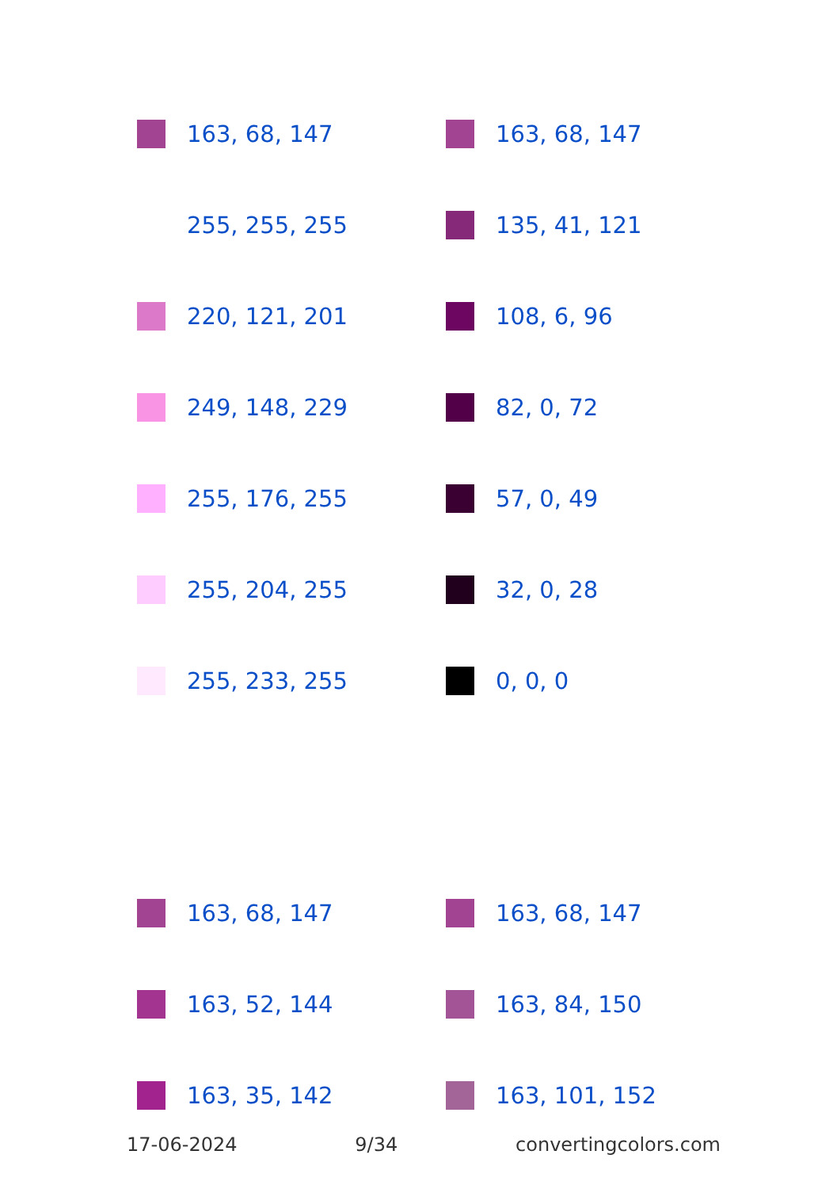163, 68, 147 163, 68, 147
255, 255, 255 135, 41, 121
220, 121, 201 108, 6, 96
249, 148, 229 82, 0, 72
255, 176, 255 57, 0, 49
255, 204, 255 32, 0, 28
255, 233, 255 0, 0, 0
163, 68, 147 163, 68, 147
163, 52, 144 163, 84, 150
163, 35, 142 163, 101, 152
17-06-2024 9/34 convertingcolors.com